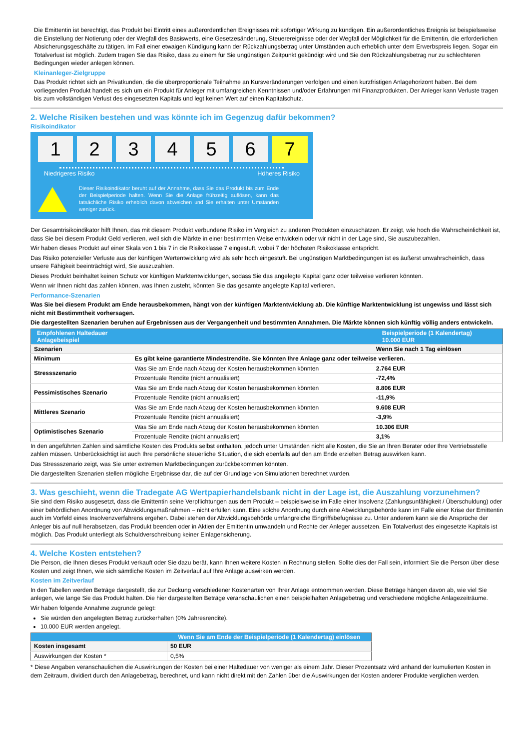Die Emittentin ist berechtigt, das Produkt bei Eintritt eines außerordentlichen Ereignisses mit sofortiger Wirkung zu kündigen. Ein außerordentliches Ereignis ist beispielsweise die Einstellung der Notierung oder der Wegfall des Basiswerts, eine Gesetzesänderung, Steuerereignisse oder der Wegfall der Möglichkeit für die Emittentin, die erforderlichen Absicherungsgeschäfte zu tätigen. Im Fall einer etwaigen Kündigung kann der Rückzahlungsbetrag unter Umständen auch erheblich unter dem Erwerbspreis liegen. Sogar ein Totalverlust ist möglich. Zudem tragen Sie das Risiko, dass zu einem für Sie ungünstigen Zeitpunkt gekündigt wird und Sie den Rückzahlungsbetrag nur zu schlechteren Bedingungen wieder anlegen können.
Kleinanleger-Zielgruppe
Das Produkt richtet sich an Privatkunden, die die überproportionale Teilnahme an Kursveränderungen verfolgen und einen kurzfristigen Anlagehorizont haben. Bei dem vorliegenden Produkt handelt es sich um ein Produkt für Anleger mit umfangreichen Kenntnissen und/oder Erfahrungen mit Finanzprodukten. Der Anleger kann Verluste tragen bis zum vollständigen Verlust des eingesetzten Kapitals und legt keinen Wert auf einen Kapitalschutz.
2. Welche Risiken bestehen und was könnte ich im Gegenzug dafür bekommen?
Risikoindikator
1 2 3 4 5 6
7
Niedrigeres Risiko Höheres Risiko
Dieser Risikoindikator beruht auf der Annahme, dass Sie das Produkt bis zum Ende der Beispielperiode halten. Wenn Sie die Anlage frühzeitig auflösen, kann das tatsächliche Risiko erheblich davon abweichen und Sie erhalten unter Umständen weniger zurück.
Der Gesamtrisikoindikator hilft Ihnen, das mit diesem Produkt verbundene Risiko im Vergleich zu anderen Produkten einzuschätzen. Er zeigt, wie hoch die Wahrscheinlichkeit ist, dass Sie bei diesem Produkt Geld verlieren, weil sich die Märkte in einer bestimmten Weise entwickeln oder wir nicht in der Lage sind, Sie auszubezahlen.
Wir haben dieses Produkt auf einer Skala von 1 bis 7 in die Risikoklasse 7 eingestuft, wobei 7 der höchsten Risikoklasse entspricht.
Das Risiko potenzieller Verluste aus der künftigen Wertentwicklung wird als sehr hoch eingestuft. Bei ungünstigen Marktbedingungen ist es äußerst unwahrscheinlich, dass unsere Fähigkeit beeinträchtigt wird, Sie auszuzahlen.
Dieses Produkt beinhaltet keinen Schutz vor künftigen Marktentwicklungen, sodass Sie das angelegte Kapital ganz oder teilweise verlieren könnten.
Wenn wir Ihnen nicht das zahlen können, was Ihnen zusteht, könnten Sie das gesamte angelegte Kapital verlieren.
Performance-Szenarien
Was Sie bei diesem Produkt am Ende herausbekommen, hängt von der künftigen Marktentwicklung ab. Die künftige Marktentwicklung ist ungewiss und lässt sich nicht mit Bestimmtheit vorhersagen.
Die dargestellten Szenarien beruhen auf Ergebnissen aus der Vergangenheit und bestimmten Annahmen. Die Märkte können sich künftig völlig anders entwickeln.
| Empfohlenen Haltedauer Anlagebeispiel | | Beispielperiode (1 Kalendertag) 10.000 EUR |
| Szenarien | | Wenn Sie nach 1 Tag einlösen |
| Minimum | Es gibt keine garantierte Mindestrendite. Sie könnten Ihre Anlage ganz oder teilweise verlieren. | |
| Stressszenario | Was Sie am Ende nach Abzug der Kosten herausbekommen könnten | 2.764 EUR |
| | Prozentuale Rendite (nicht annualisiert) | -72,4% |
| Pessimistisches Szenario | Was Sie am Ende nach Abzug der Kosten herausbekommen könnten | 8.806 EUR |
| | Prozentuale Rendite (nicht annualisiert) | -11,9% |
| Mittleres Szenario | Was Sie am Ende nach Abzug der Kosten herausbekommen könnten | 9.608 EUR |
| | Prozentuale Rendite (nicht annualisiert) | -3,9% |
| Optimistisches Szenario | Was Sie am Ende nach Abzug der Kosten herausbekommen könnten | 10.306 EUR |
| | Prozentuale Rendite (nicht annualisiert) | 3,1% |
In den angeführten Zahlen sind sämtliche Kosten des Produkts selbst enthalten, jedoch unter Umständen nicht alle Kosten, die Sie an Ihren Berater oder Ihre Vertriebsstelle zahlen müssen. Unberücksichtigt ist auch Ihre persönliche steuerliche Situation, die sich ebenfalls auf den am Ende erzielten Betrag auswirken kann.
Das Stressszenario zeigt, was Sie unter extremen Marktbedingungen zurückbekommen könnten.
Die dargestellten Szenarien stellen mögliche Ergebnisse dar, die auf der Grundlage von Simulationen berechnet wurden.
3. Was geschieht, wenn die Tradegate AG Wertpapierhandelsbank nicht in der Lage ist, die Auszahlung vorzunehmen?
Sie sind dem Risiko ausgesetzt, dass die Emittentin seine Verpflichtungen aus dem Produkt – beispielsweise im Falle einer Insolvenz (Zahlungsunfähigkeit / Überschuldung) oder einer behördlichen Anordnung von Abwicklungsmaßnahmen – nicht erfüllen kann. Eine solche Anordnung durch eine Abwicklungsbehörde kann im Falle einer Krise der Emittentin auch im Vorfeld eines Insolvenzverfahrens ergehen. Dabei stehen der Abwicklungsbehörde umfangreiche Eingriffsbefugnisse zu. Unter anderem kann sie die Ansprüche der Anleger bis auf null herabsetzen, das Produkt beenden oder in Aktien der Emittentin umwandeln und Rechte der Anleger aussetzen. Ein Totalverlust des eingesetzte Kapitals ist möglich. Das Produkt unterliegt als Schuldverschreibung keiner Einlagensicherung.
4. Welche Kosten entstehen?
Die Person, die Ihnen dieses Produkt verkauft oder Sie dazu berät, kann Ihnen weitere Kosten in Rechnung stellen. Sollte dies der Fall sein, informiert Sie die Person über diese Kosten und zeigt Ihnen, wie sich sämtliche Kosten im Zeitverlauf auf Ihre Anlage auswirken werden.
Kosten im Zeitverlauf
In den Tabellen werden Beträge dargestellt, die zur Deckung verschiedener Kostenarten von Ihrer Anlage entnommen werden. Diese Beträge hängen davon ab, wie viel Sie anlegen, wie lange Sie das Produkt halten. Die hier dargestellten Beträge veranschaulichen einen beispielhaften Anlagebetrag und verschiedene mögliche Anlagezeiträume.
Wir haben folgende Annahme zugrunde gelegt:
Sie würden den angelegten Betrag zurückerhalten (0% Jahresrendite).
10.000 EUR werden angelegt.
| | Wenn Sie am Ende der Beispielperiode (1 Kalendertag) einlösen |
| Kosten insgesamt | 50 EUR |
| Auswirkungen der Kosten * | 0,5% |
* Diese Angaben veranschaulichen die Auswirkungen der Kosten bei einer Haltedauer von weniger als einem Jahr. Dieser Prozentsatz wird anhand der kumulierten Kosten in dem Zeitraum, dividiert durch den Anlagebetrag, berechnet, und kann nicht direkt mit den Zahlen über die Auswirkungen der Kosten anderer Produkte verglichen werden.